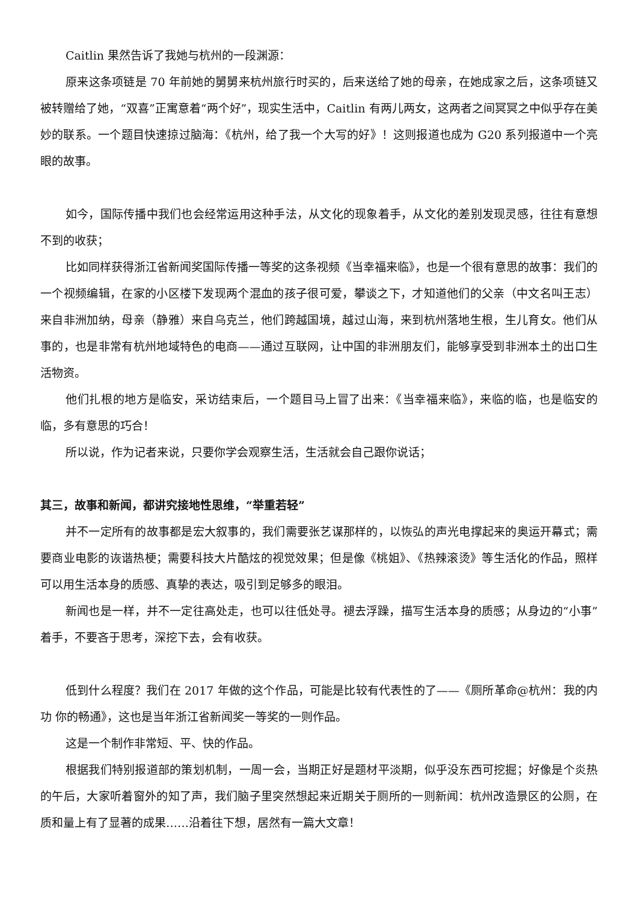Caitlin 果然告诉了我她与杭州的一段渊源：
原来这条项链是 70 年前她的舅舅来杭州旅行时买的，后来送给了她的母亲，在她成家之后，这条项链又被转赠给了她，“双喜”正寓意着“两个好”，现实生活中，Caitlin 有两儿两女，这两者之间冥冥之中似乎存在美妙的联系。一个题目快速掠过脑海：《杭州，给了我一个大写的好》！这则报道也成为 G20 系列报道中一个亮眼的故事。
如今，国际传播中我们也会经常运用这种手法，从文化的现象着手，从文化的差别发现灵感，往往有意想不到的收获；
比如同样获得浙江省新闻奖国际传播一等奖的这条视频《当幸福来临》，也是一个很有意思的故事：我们的一个视频编辑，在家的小区楼下发现两个混血的孩子很可爱，攀谈之下，才知道他们的父亲（中文名叫王志）来自非洲加纳，母亲（静雅）来自乌克兰，他们跨越国境，越过山海，来到杭州落地生根，生儿育女。他们从事的，也是非常有杭州地域特色的电商——通过互联网，让中国的非洲朋友们，能够享受到非洲本土的出口生活物资。
他们扎根的地方是临安，采访结束后，一个题目马上冒了出来：《当幸福来临》，来临的临，也是临安的临，多有意思的巧合！
所以说，作为记者来说，只要你学会观察生活，生活就会自己跟你说话；
其三，故事和新闻，都讲究接地性思维，“举重若轻”
并不一定所有的故事都是宏大叙事的，我们需要张艺谋那样的，以恢弘的声光电撑起来的奥运开幕式；需要商业电影的诙谐热梗；需要科技大片酷炫的视觉效果；但是像《桃姐》、《热辣滚烫》等生活化的作品，照样可以用生活本身的质感、真挚的表达，吸引到足够多的眼泪。
新闻也是一样，并不一定往高处走，也可以往低处寻。褪去浮躁，描写生活本身的质感；从身边的“小事”着手，不要吝于思考，深挖下去，会有收获。
低到什么程度？我们在 2017 年做的这个作品，可能是比较有代表性的了——《厕所革命@杭州：我的内功 你的畅通》，这也是当年浙江省新闻奖一等奖的一则作品。
这是一个制作非常短、平、快的作品。
根据我们特别报道部的策划机制，一周一会，当期正好是题材平淡期，似乎没东西可挖掘；好像是个炎热的午后，大家听着窗外的知了声，我们脑子里突然想起来近期关于厕所的一则新闻：杭州改造景区的公厕，在质和量上有了显著的成果……沿着往下想，居然有一篇大文章！